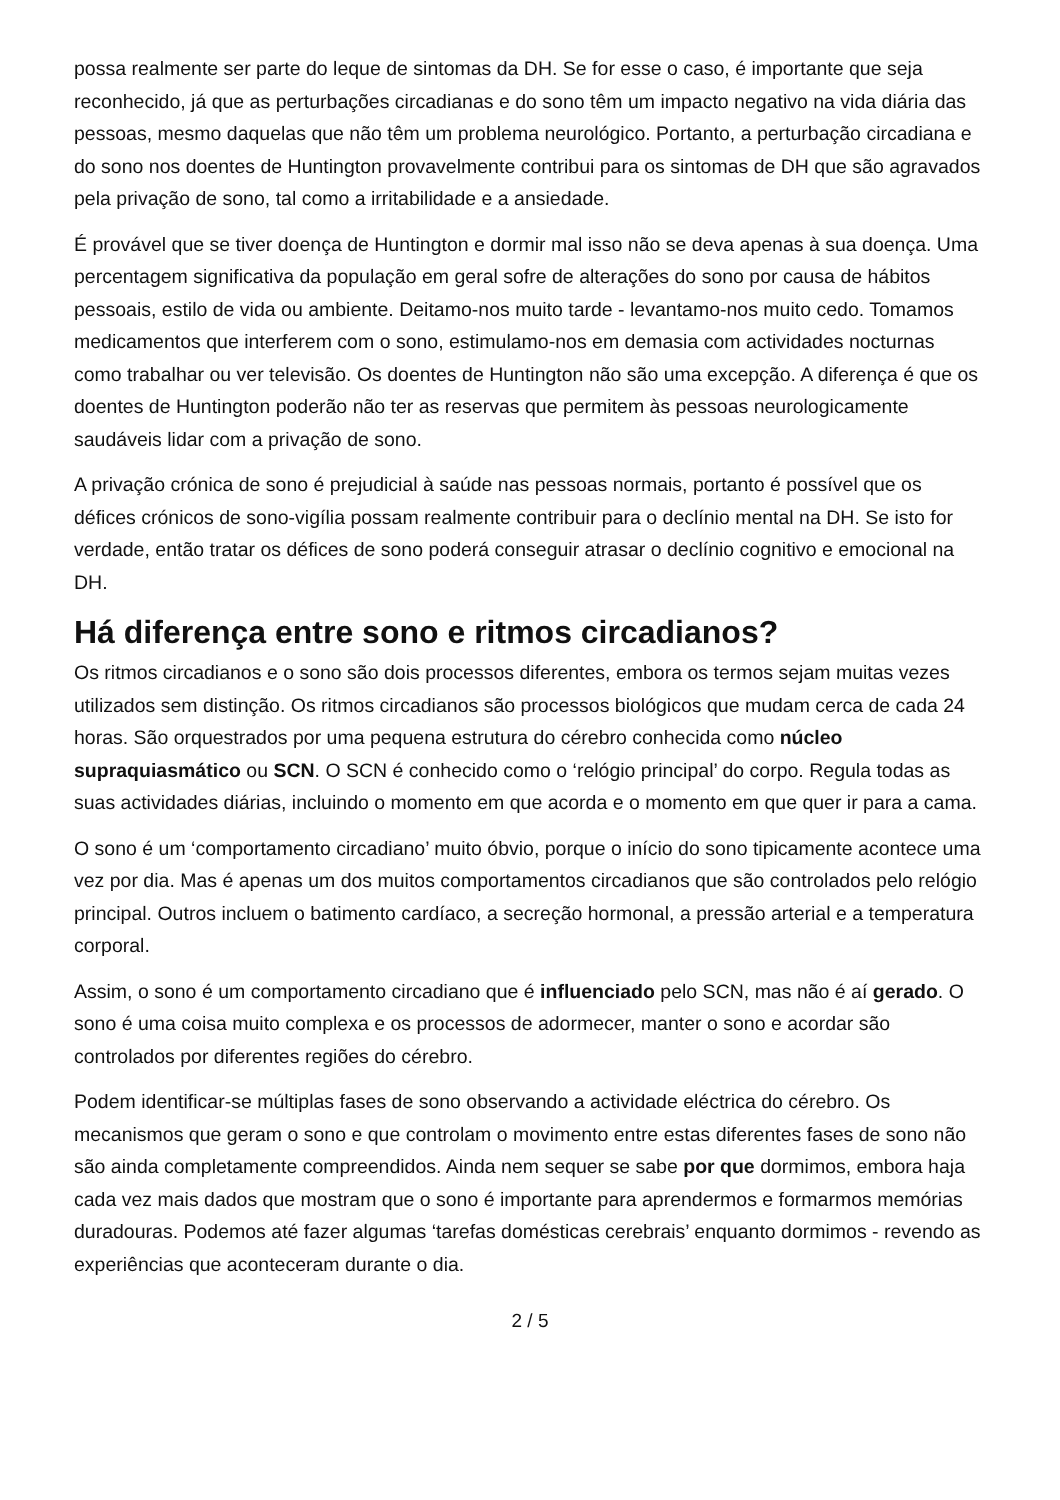possa realmente ser parte do leque de sintomas da DH. Se for esse o caso, é importante que seja reconhecido, já que as perturbações circadianas e do sono têm um impacto negativo na vida diária das pessoas, mesmo daquelas que não têm um problema neurológico. Portanto, a perturbação circadiana e do sono nos doentes de Huntington provavelmente contribui para os sintomas de DH que são agravados pela privação de sono, tal como a irritabilidade e a ansiedade.
É provável que se tiver doença de Huntington e dormir mal isso não se deva apenas à sua doença. Uma percentagem significativa da população em geral sofre de alterações do sono por causa de hábitos pessoais, estilo de vida ou ambiente. Deitamo-nos muito tarde - levantamo-nos muito cedo. Tomamos medicamentos que interferem com o sono, estimulamo-nos em demasia com actividades nocturnas como trabalhar ou ver televisão. Os doentes de Huntington não são uma excepção. A diferença é que os doentes de Huntington poderão não ter as reservas que permitem às pessoas neurologicamente saudáveis lidar com a privação de sono.
A privação crónica de sono é prejudicial à saúde nas pessoas normais, portanto é possível que os défices crónicos de sono-vigília possam realmente contribuir para o declínio mental na DH. Se isto for verdade, então tratar os défices de sono poderá conseguir atrasar o declínio cognitivo e emocional na DH.
Há diferença entre sono e ritmos circadianos?
Os ritmos circadianos e o sono são dois processos diferentes, embora os termos sejam muitas vezes utilizados sem distinção. Os ritmos circadianos são processos biológicos que mudam cerca de cada 24 horas. São orquestrados por uma pequena estrutura do cérebro conhecida como núcleo supraquiasmático ou SCN. O SCN é conhecido como o ‘relógio principal’ do corpo. Regula todas as suas actividades diárias, incluindo o momento em que acorda e o momento em que quer ir para a cama.
O sono é um ‘comportamento circadiano’ muito óbvio, porque o início do sono tipicamente acontece uma vez por dia. Mas é apenas um dos muitos comportamentos circadianos que são controlados pelo relógio principal. Outros incluem o batimento cardíaco, a secreção hormonal, a pressão arterial e a temperatura corporal.
Assim, o sono é um comportamento circadiano que é influenciado pelo SCN, mas não é aí gerado. O sono é uma coisa muito complexa e os processos de adormecer, manter o sono e acordar são controlados por diferentes regiões do cérebro.
Podem identificar-se múltiplas fases de sono observando a actividade eléctrica do cérebro. Os mecanismos que geram o sono e que controlam o movimento entre estas diferentes fases de sono não são ainda completamente compreendidos. Ainda nem sequer se sabe por que dormimos, embora haja cada vez mais dados que mostram que o sono é importante para aprendermos e formarmos memórias duradouras. Podemos até fazer algumas ‘tarefas domésticas cerebrais’ enquanto dormimos - revendo as experiências que aconteceram durante o dia.
2 / 5